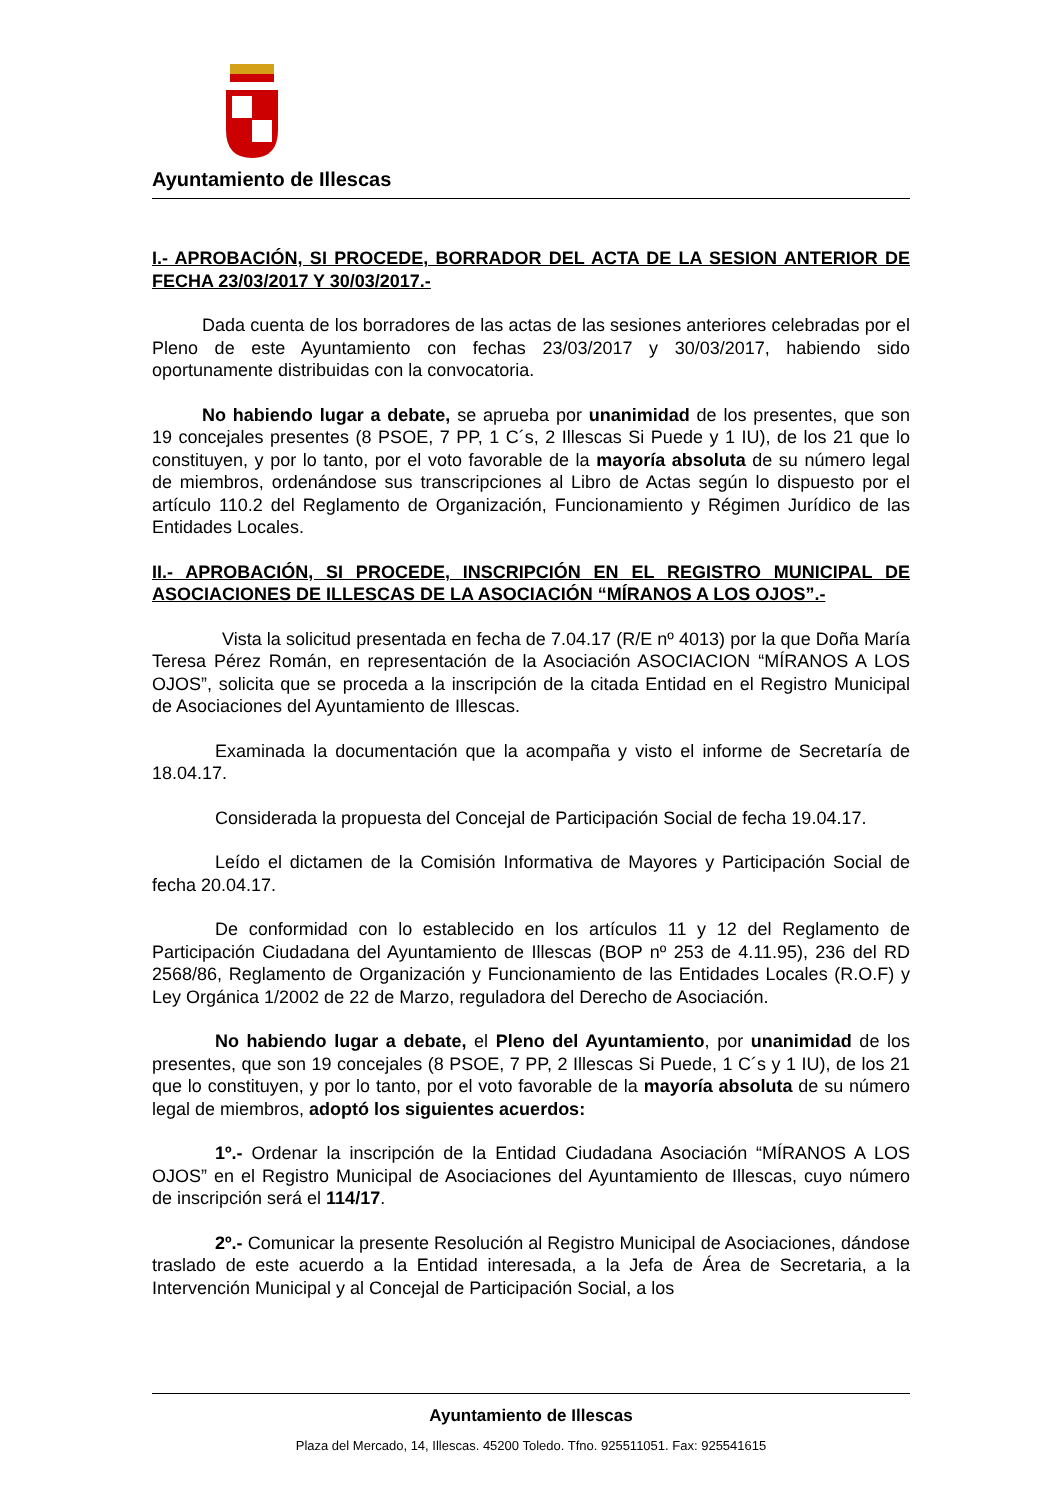Ayuntamiento de Illescas
I.- APROBACIÓN, SI PROCEDE, BORRADOR DEL ACTA DE LA SESION ANTERIOR DE FECHA 23/03/2017 Y 30/03/2017.-
Dada cuenta de los borradores de las actas de las sesiones anteriores celebradas por el Pleno de este Ayuntamiento con fechas 23/03/2017 y 30/03/2017, habiendo sido oportunamente distribuidas con la convocatoria.
No habiendo lugar a debate, se aprueba por unanimidad de los presentes, que son 19 concejales presentes (8 PSOE, 7 PP, 1 C´s, 2 Illescas Si Puede y 1 IU), de los 21 que lo constituyen, y por lo tanto, por el voto favorable de la mayoría absoluta de su número legal de miembros, ordenándose sus transcripciones al Libro de Actas según lo dispuesto por el artículo 110.2 del Reglamento de Organización, Funcionamiento y Régimen Jurídico de las Entidades Locales.
II.- APROBACIÓN, SI PROCEDE, INSCRIPCIÓN EN EL REGISTRO MUNICIPAL DE ASOCIACIONES DE ILLESCAS DE LA ASOCIACIÓN “MÍRANOS A LOS OJOS”.-
Vista la solicitud presentada en fecha de 7.04.17 (R/E nº 4013) por la que Doña María Teresa Pérez Román, en representación de la Asociación ASOCIACION “MÍRANOS A LOS OJOS”, solicita que se proceda a la inscripción de la citada Entidad en el Registro Municipal de Asociaciones del Ayuntamiento de Illescas.
Examinada la documentación que la acompaña y visto el informe de Secretaría de 18.04.17.
Considerada la propuesta del Concejal de Participación Social de fecha 19.04.17.
Leído el dictamen de la Comisión Informativa de Mayores y Participación Social de fecha 20.04.17.
De conformidad con lo establecido en los artículos 11 y 12 del Reglamento de Participación Ciudadana del Ayuntamiento de Illescas (BOP nº 253 de 4.11.95), 236 del RD 2568/86, Reglamento de Organización y Funcionamiento de las Entidades Locales (R.O.F) y Ley Orgánica 1/2002 de 22 de Marzo, reguladora del Derecho de Asociación.
No habiendo lugar a debate, el Pleno del Ayuntamiento, por unanimidad de los presentes, que son 19 concejales (8 PSOE, 7 PP, 2 Illescas Si Puede, 1 C´s y 1 IU), de los 21 que lo constituyen, y por lo tanto, por el voto favorable de la mayoría absoluta de su número legal de miembros, adoptó los siguientes acuerdos:
1º.- Ordenar la inscripción de la Entidad Ciudadana Asociación “MÍRANOS A LOS OJOS” en el Registro Municipal de Asociaciones del Ayuntamiento de Illescas, cuyo número de inscripción será el 114/17.
2º.- Comunicar la presente Resolución al Registro Municipal de Asociaciones, dándose traslado de este acuerdo a la Entidad interesada, a la Jefa de Área de Secretaria, a la Intervención Municipal y al Concejal de Participación Social, a los
Ayuntamiento de Illescas
Plaza del Mercado, 14, Illescas. 45200 Toledo. Tfno. 925511051. Fax: 925541615